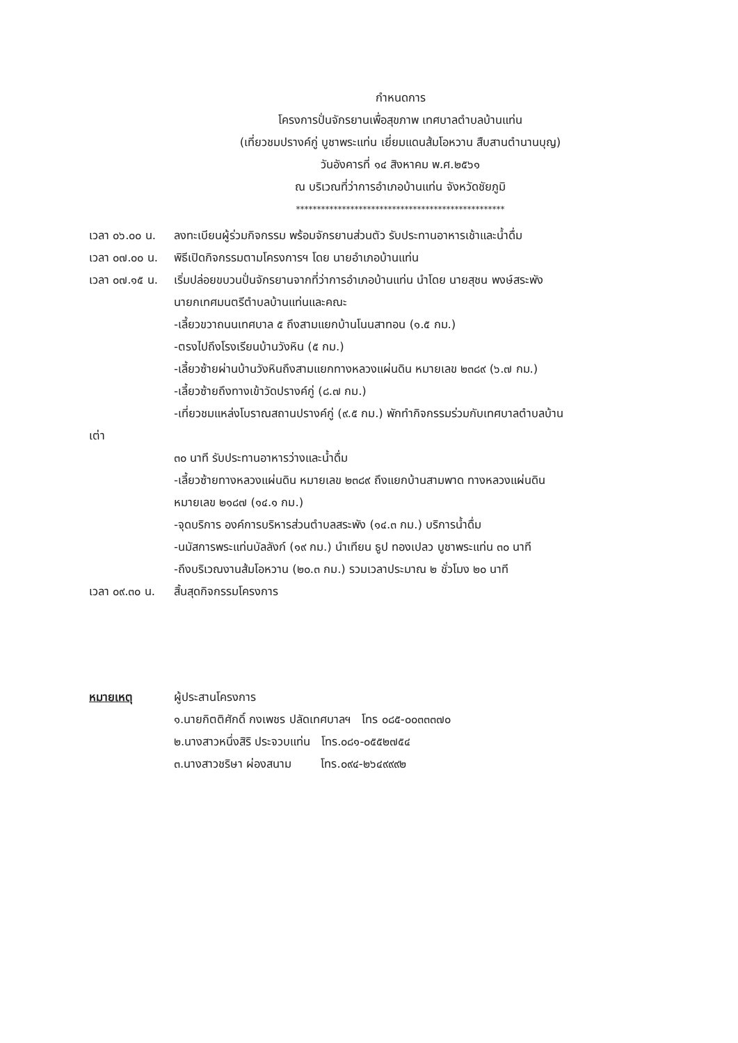กำหนดการ
โครงการปั่นจักรยานเพื่อสุขภาพ เทศบาลตำบลบ้านแท่น
(เที่ยวชมปรางค์กู่ บูชาพระแท่น เยี่ยมแดนส้มโอหวาน สืบสานตำนานบุญ)
วันอังคารที่ ๑๔ สิงหาคม พ.ศ.๒๕๖๑
ณ บริเวณที่ว่าการอำเภอบ้านแท่น จังหวัดชัยภูมิ
**************************************************
เวลา ๐๖.๐๐ น. ลงทะเบียนผู้ร่วมกิจกรรม พร้อมจักรยานส่วนตัว รับประทานอาหารเช้าและน้ำดื่ม
เวลา ๐๗.๐๐ น. พิธีเปิดกิจกรรมตามโครงการฯ โดย นายอำเภอบ้านแท่น
เวลา ๐๗.๑๕ น. เริ่มปล่อยขบวนปั่นจักรยานจากที่ว่าการอำเภอบ้านแท่น นำโดย นายสุชน พงษ์สระพัง
นายกเทศมนตรีตำบลบ้านแท่นและคณะ
-เลี้ยวขวาถนนเทศบาล ๕ ถึงสามแยกบ้านโนนสาทอน (๑.๕ กม.)
-ตรงไปถึงโรงเรียนบ้านวังหิน (๕ กม.)
-เลี้ยวซ้ายผ่านบ้านวังหินถึงสามแยกทางหลวงแผ่นดิน หมายเลข ๒๓๘๙ (๖.๗ กม.)
-เลี้ยวซ้ายถึงทางเข้าวัดปรางค์กู่ (๘.๗ กม.)
-เที่ยวชมแหล่งโบราณสถานปรางค์กู่ (๙.๕ กม.) พักทำกิจกรรมร่วมกับเทศบาลตำบลบ้าน
เต่า
๓๐ นาที รับประทานอาหารว่างและน้ำดื่ม
-เลี้ยวซ้ายทางหลวงแผ่นดิน หมายเลข ๒๓๘๙ ถึงแยกบ้านสามพาด ทางหลวงแผ่นดิน
หมายเลข ๒๑๘๗ (๑๔.๑ กม.)
-จุดบริการ องค์การบริหารส่วนตำบลสระพัง (๑๔.๓ กม.) บริการน้ำดื่ม
-นมัสการพระแท่นบัลลังก์ (๑๙ กม.) นำเทียน ธูป ทองเปลว บูชาพระแท่น ๓๐ นาที
-ถึงบริเวณงานส้มโอหวาน (๒๐.๓ กม.) รวมเวลาประมาณ ๒ ชั่วโมง ๒๐ นาที
เวลา ๐๙.๓๐ น. สิ้นสุดกิจกรรมโครงการ
หมายเหตุ ผู้ประสานโครงการ
๑.นายกิตติศักดิ์ กงเพชร ปลัดเทศบาลฯ โทร ๐๘๕-๐๐๓๓๓๗๐
๒.นางสาวหนึ่งสิริ ประจวบแท่น โทร.๐๘๑-๐๕๕๒๗๕๔
๓.นางสาวชริษา ผ่องสนาม โทร.๐๙๔-๒๖๔๙๙๙๒